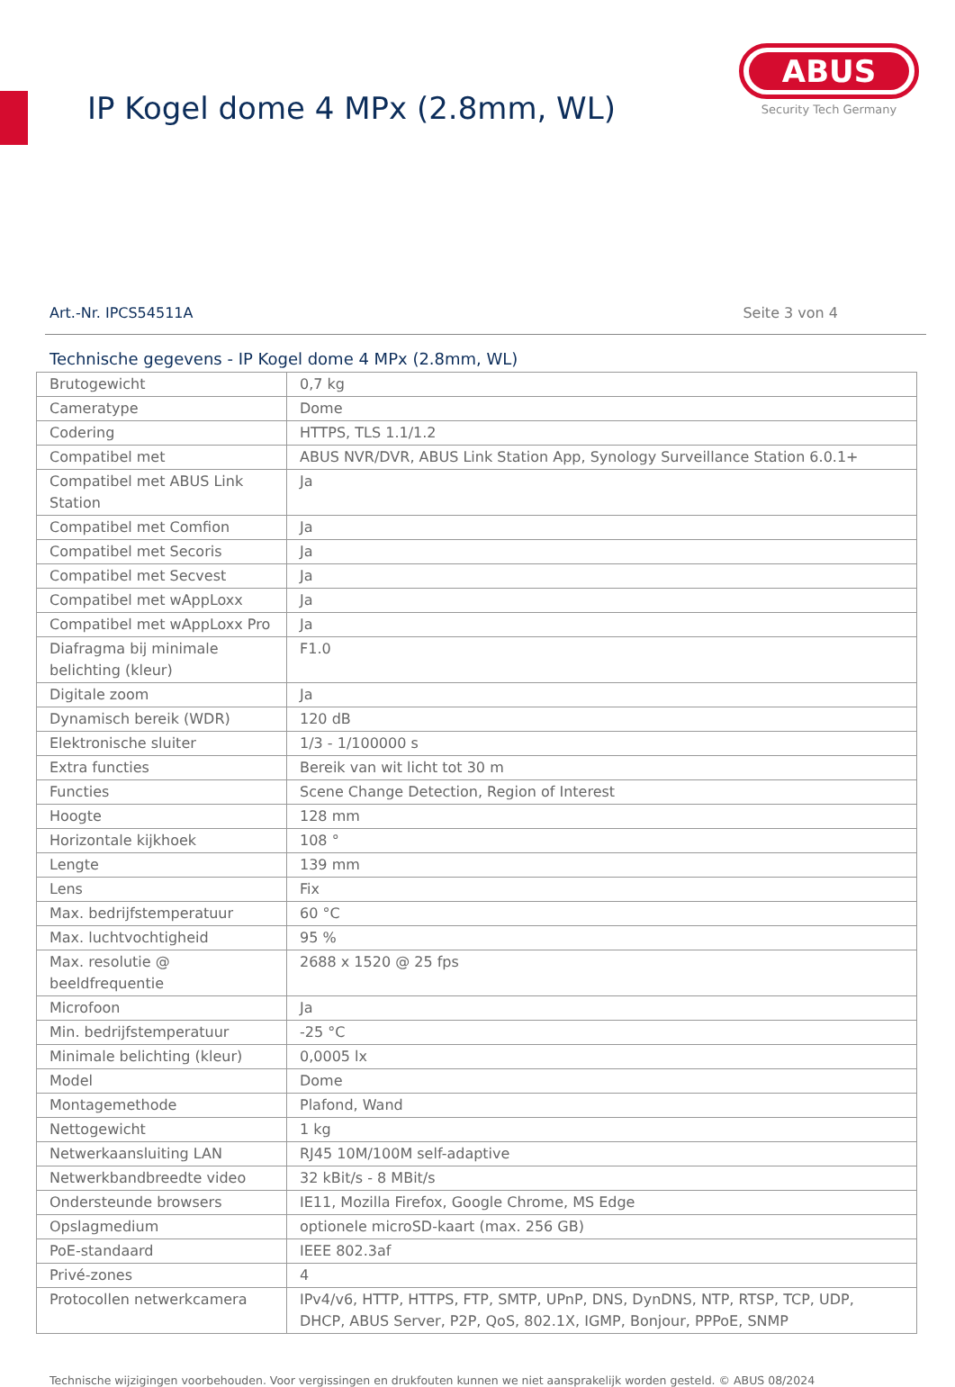IP Kogel dome 4 MPx (2.8mm, WL)
ABUS
Security Tech Germany
Art.-Nr. IPCS54511A Seite 3 von 4
Technische gegevens - IP Kogel dome 4 MPx (2.8mm, WL)
| Brutogewicht | 0,7 kg |
| Cameratype | Dome |
| Codering | HTTPS, TLS 1.1/1.2 |
| Compatibel met | ABUS NVR/DVR, ABUS Link Station App, Synology Surveillance Station 6.0.1+ |
| Compatibel met ABUS Link Station | Ja |
| Compatibel met Comfion | Ja |
| Compatibel met Secoris | Ja |
| Compatibel met Secvest | Ja |
| Compatibel met wAppLoxx | Ja |
| Compatibel met wAppLoxx Pro | Ja |
| Diafragma bij minimale belichting (kleur) | F1.0 |
| Digitale zoom | Ja |
| Dynamisch bereik (WDR) | 120 dB |
| Elektronische sluiter | 1/3 - 1/100000 s |
| Extra functies | Bereik van wit licht tot 30 m |
| Functies | Scene Change Detection, Region of Interest |
| Hoogte | 128 mm |
| Horizontale kijkhoek | 108 ° |
| Lengte | 139 mm |
| Lens | Fix |
| Max. bedrijfstemperatuur | 60 °C |
| Max. luchtvochtigheid | 95 % |
| Max. resolutie @ beeldfrequentie | 2688 x 1520 @ 25 fps |
| Microfoon | Ja |
| Min. bedrijfstemperatuur | -25 °C |
| Minimale belichting (kleur) | 0,0005 lx |
| Model | Dome |
| Montagemethode | Plafond, Wand |
| Nettogewicht | 1 kg |
| Netwerkaansluiting LAN | RJ45 10M/100M self-adaptive |
| Netwerkbandbreedte video | 32 kBit/s - 8 MBit/s |
| Ondersteunde browsers | IE11, Mozilla Firefox, Google Chrome, MS Edge |
| Opslagmedium | optionele microSD-kaart (max. 256 GB) |
| PoE-standaard | IEEE 802.3af |
| Privé-zones | 4 |
| Protocollen netwerkcamera | IPv4/v6, HTTP, HTTPS, FTP, SMTP, UPnP, DNS, DynDNS, NTP, RTSP, TCP, UDP, DHCP, ABUS Server, P2P, QoS, 802.1X, IGMP, Bonjour, PPPoE, SNMP |
Technische wijzigingen voorbehouden. Voor vergissingen en drukfouten kunnen we niet aansprakelijk worden gesteld. © ABUS 08/2024